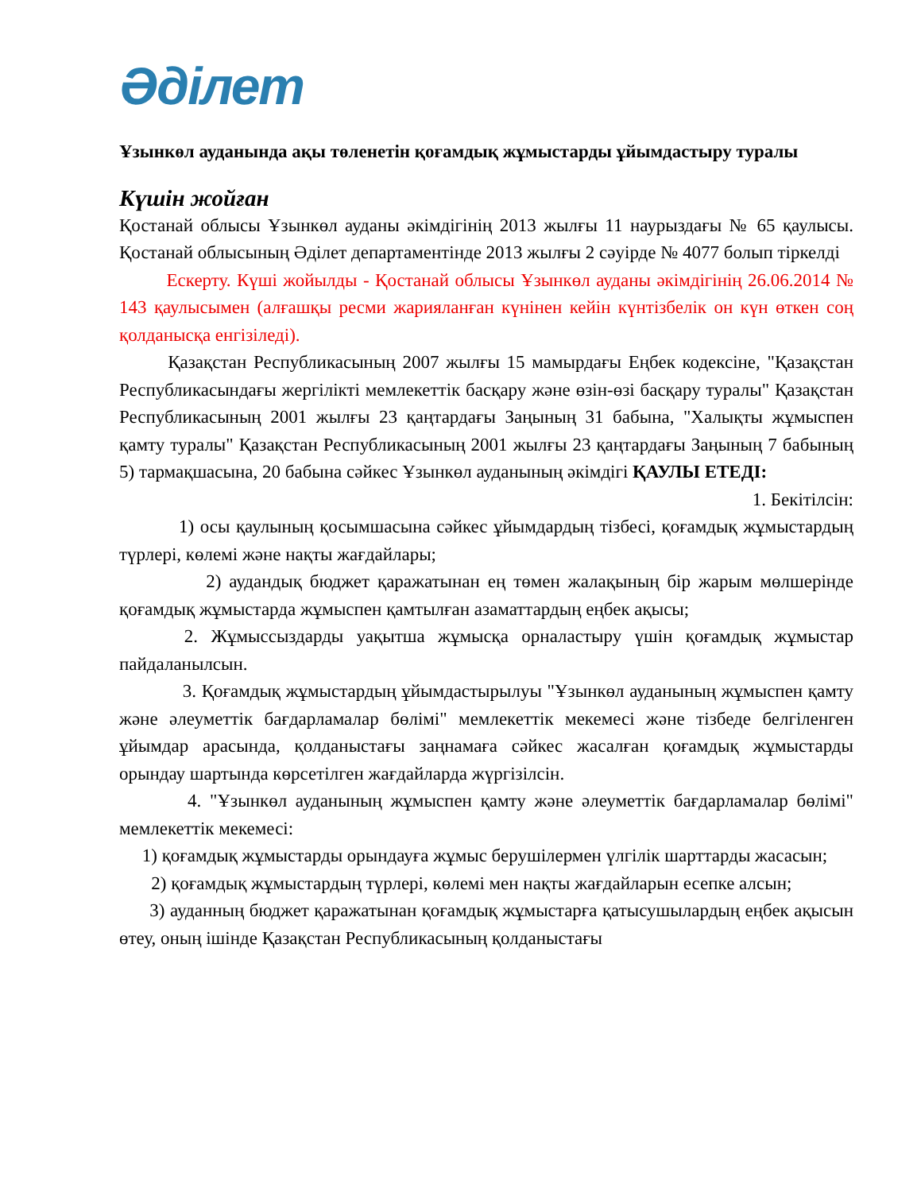Әділет
Ұзынкөл ауданында ақы төленетін қоғамдық жұмыстарды ұйымдастыру туралы
Күшін жойған
Қостанай облысы Ұзынкөл ауданы әкімдігінің 2013 жылғы 11 наурыздағы № 65 қаулысы. Қостанай облысының Әділет департаментінде 2013 жылғы 2 сәуірде № 4077 болып тіркелді
Ескерту. Күші жойылды - Қостанай облысы Ұзынкөл ауданы әкімдігінің 26.06.2014 № 143 қаулысымен (алғашқы ресми жарияланған күнінен кейін күнтізбелік он күн өткен соң қолданысқа енгізіледі).
Қазақстан Республикасының 2007 жылғы 15 мамырдағы Еңбек кодексіне, "Қазақстан Республикасындағы жергілікті мемлекеттік басқару және өзін-өзі басқару туралы" Қазақстан Республикасының 2001 жылғы 23 қаңтардағы Заңының 31 бабына, "Халықты жұмыспен қамту туралы" Қазақстан Республикасының 2001 жылғы 23 қаңтардағы Заңының 7 бабының 5) тармақшасына, 20 бабына сәйкес Ұзынкөл ауданының әкімдігі ҚАУЛЫ ЕТЕДІ:
1. Бекітілсін:
1) осы қаулының қосымшасына сәйкес ұйымдардың тізбесі, қоғамдық жұмыстардың түрлері, көлемі және нақты жағдайлары;
2) аудандық бюджет қаражатынан ең төмен жалақының бір жарым мөлшерінде қоғамдық жұмыстарда жұмыспен қамтылған азаматтардың еңбек ақысы;
2. Жұмыссыздарды уақытша жұмысқа орналастыру үшін қоғамдық жұмыстар пайдаланылсын.
3. Қоғамдық жұмыстардың ұйымдастырылуы "Ұзынкөл ауданының жұмыспен қамту және әлеуметтік бағдарламалар бөлімі" мемлекеттік мекемесі және тізбеде белгіленген ұйымдар арасында, қолданыстағы заңнамаға сәйкес жасалған қоғамдық жұмыстарды орындау шартында көрсетілген жағдайларда жүргізілсін.
4. "Ұзынкөл ауданының жұмыспен қамту және әлеуметтік бағдарламалар бөлімі" мемлекеттік мекемесі:
1) қоғамдық жұмыстарды орындауға жұмыс берушілермен үлгілік шарттарды жасасын;
2) қоғамдық жұмыстардың түрлері, көлемі мен нақты жағдайларын есепке алсын;
3) ауданның бюджет қаражатынан қоғамдық жұмыстарға қатысушылардың еңбек ақысын өтеу, оның ішінде Қазақстан Республикасының қолданыстағы